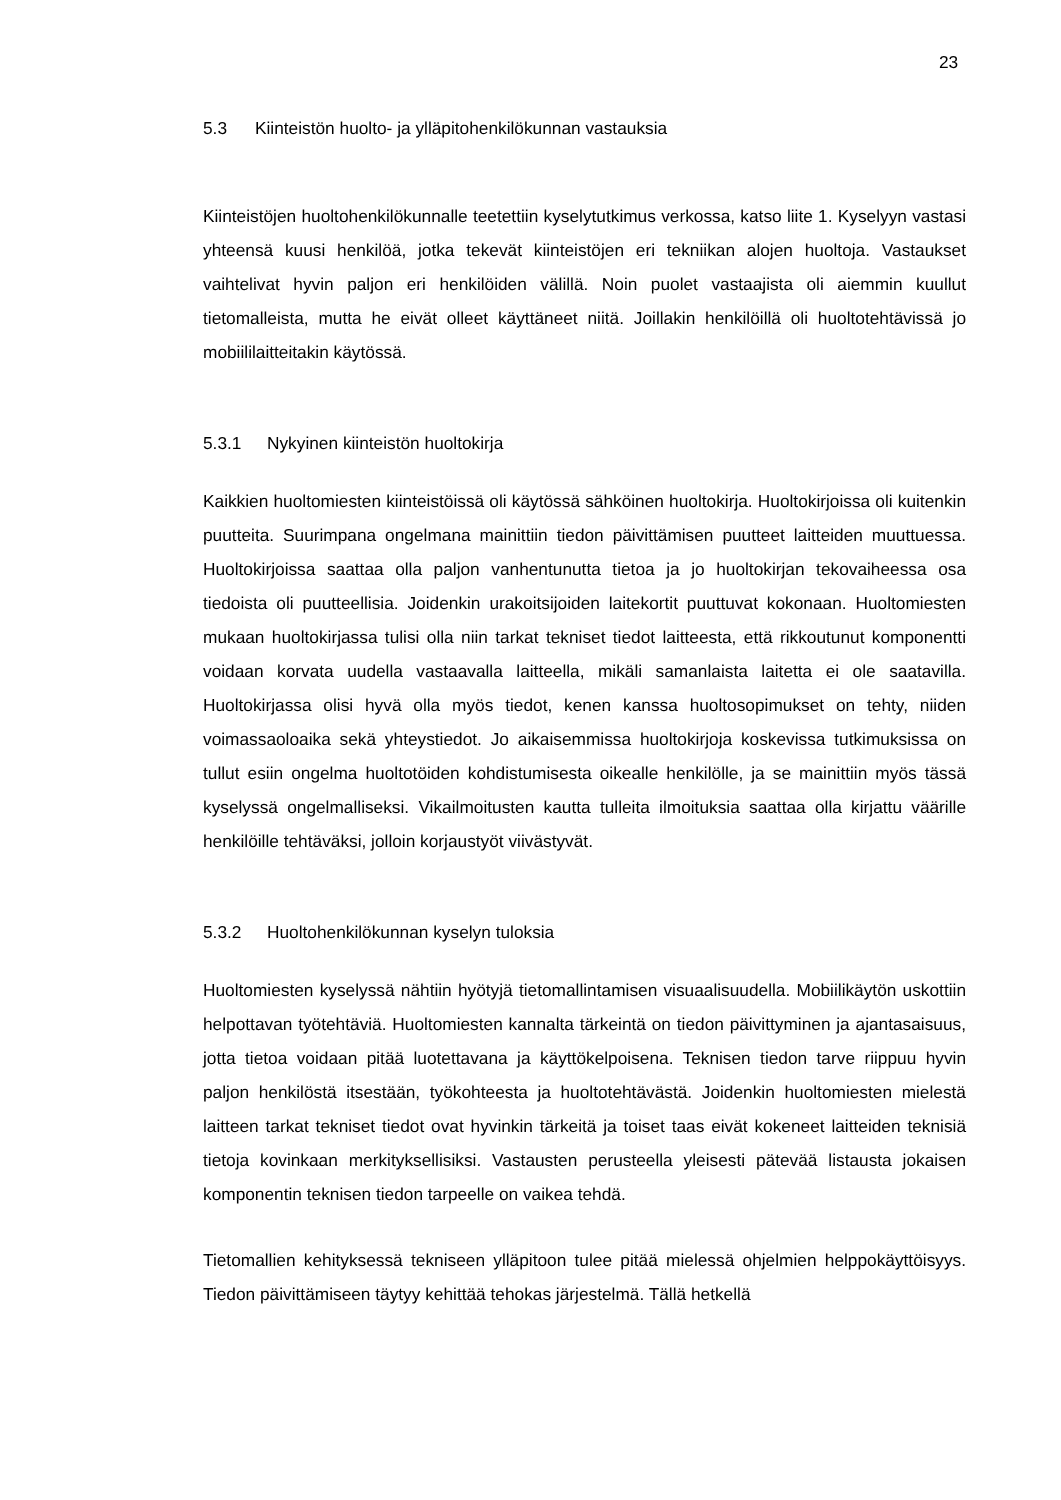23
5.3 Kiinteistön huolto- ja ylläpitohenkilökunnan vastauksia
Kiinteistöjen huoltohenkilökunnalle teetettiin kyselytutkimus verkossa, katso liite 1. Kyselyyn vastasi yhteensä kuusi henkilöä, jotka tekevät kiinteistöjen eri tekniikan alojen huoltoja. Vastaukset vaihtelivat hyvin paljon eri henkilöiden välillä. Noin puolet vastaajista oli aiemmin kuullut tietomalleista, mutta he eivät olleet käyttäneet niitä. Joillakin henkilöillä oli huoltotehtävissä jo mobiililaitteitakin käytössä.
5.3.1 Nykyinen kiinteistön huoltokirja
Kaikkien huoltomiesten kiinteistöissä oli käytössä sähköinen huoltokirja. Huoltokirjoissa oli kuitenkin puutteita. Suurimpana ongelmana mainittiin tiedon päivittämisen puutteet laitteiden muuttuessa. Huoltokirjoissa saattaa olla paljon vanhentunutta tietoa ja jo huoltokirjan tekovaiheessa osa tiedoista oli puutteellisia. Joidenkin urakoitsijoiden laitekortit puuttuvat kokonaan. Huoltomiesten mukaan huoltokirjassa tulisi olla niin tarkat tekniset tiedot laitteesta, että rikkoutunut komponentti voidaan korvata uudella vastaavalla laitteella, mikäli samanlaista laitetta ei ole saatavilla. Huoltokirjassa olisi hyvä olla myös tiedot, kenen kanssa huoltosopimukset on tehty, niiden voimassaoloaika sekä yhteystiedot. Jo aikaisemmissa huoltokirjoja koskevissa tutkimuksissa on tullut esiin ongelma huoltotöiden kohdistumisesta oikealle henkilölle, ja se mainittiin myös tässä kyselyssä ongelmalliseksi. Vikailmoitusten kautta tulleita ilmoituksia saattaa olla kirjattu väärille henkilöille tehtäväksi, jolloin korjaustyöt viivästyvät.
5.3.2 Huoltohenkilökunnan kyselyn tuloksia
Huoltomiesten kyselyssä nähtiin hyötyjä tietomallintamisen visuaalisuudella. Mobiilikäytön uskottiin helpottavan työtehtäviä. Huoltomiesten kannalta tärkeintä on tiedon päivittyminen ja ajantasaisuus, jotta tietoa voidaan pitää luotettavana ja käyttökelpoisena. Teknisen tiedon tarve riippuu hyvin paljon henkilöstä itsestään, työkohteesta ja huoltotehtävästä. Joidenkin huoltomiesten mielestä laitteen tarkat tekniset tiedot ovat hyvinkin tärkeitä ja toiset taas eivät kokeneet laitteiden teknisiä tietoja kovinkaan merkityksellisiksi. Vastausten perusteella yleisesti pätevää listausta jokaisen komponentin teknisen tiedon tarpeelle on vaikea tehdä.
Tietomallien kehityksessä tekniseen ylläpitoon tulee pitää mielessä ohjelmien helppokäyttöisyys. Tiedon päivittämiseen täytyy kehittää tehokas järjestelmä. Tällä hetkellä